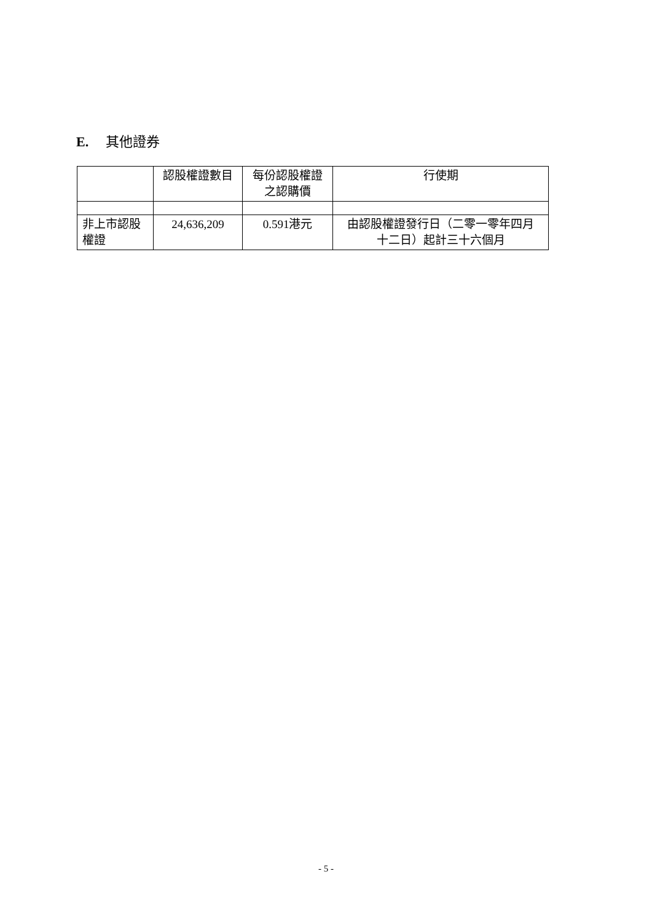E. 其他證券
| | 認股權證數目 | 每份認股權證 之認購價 | 行使期 |
| --- | --- | --- | --- |
| 非上市認股 權證 | 24,636,209 | 0.591港元 | 由認股權證發行日（二零一零年四月 十二日）起計三十六個月 |
- 5 -